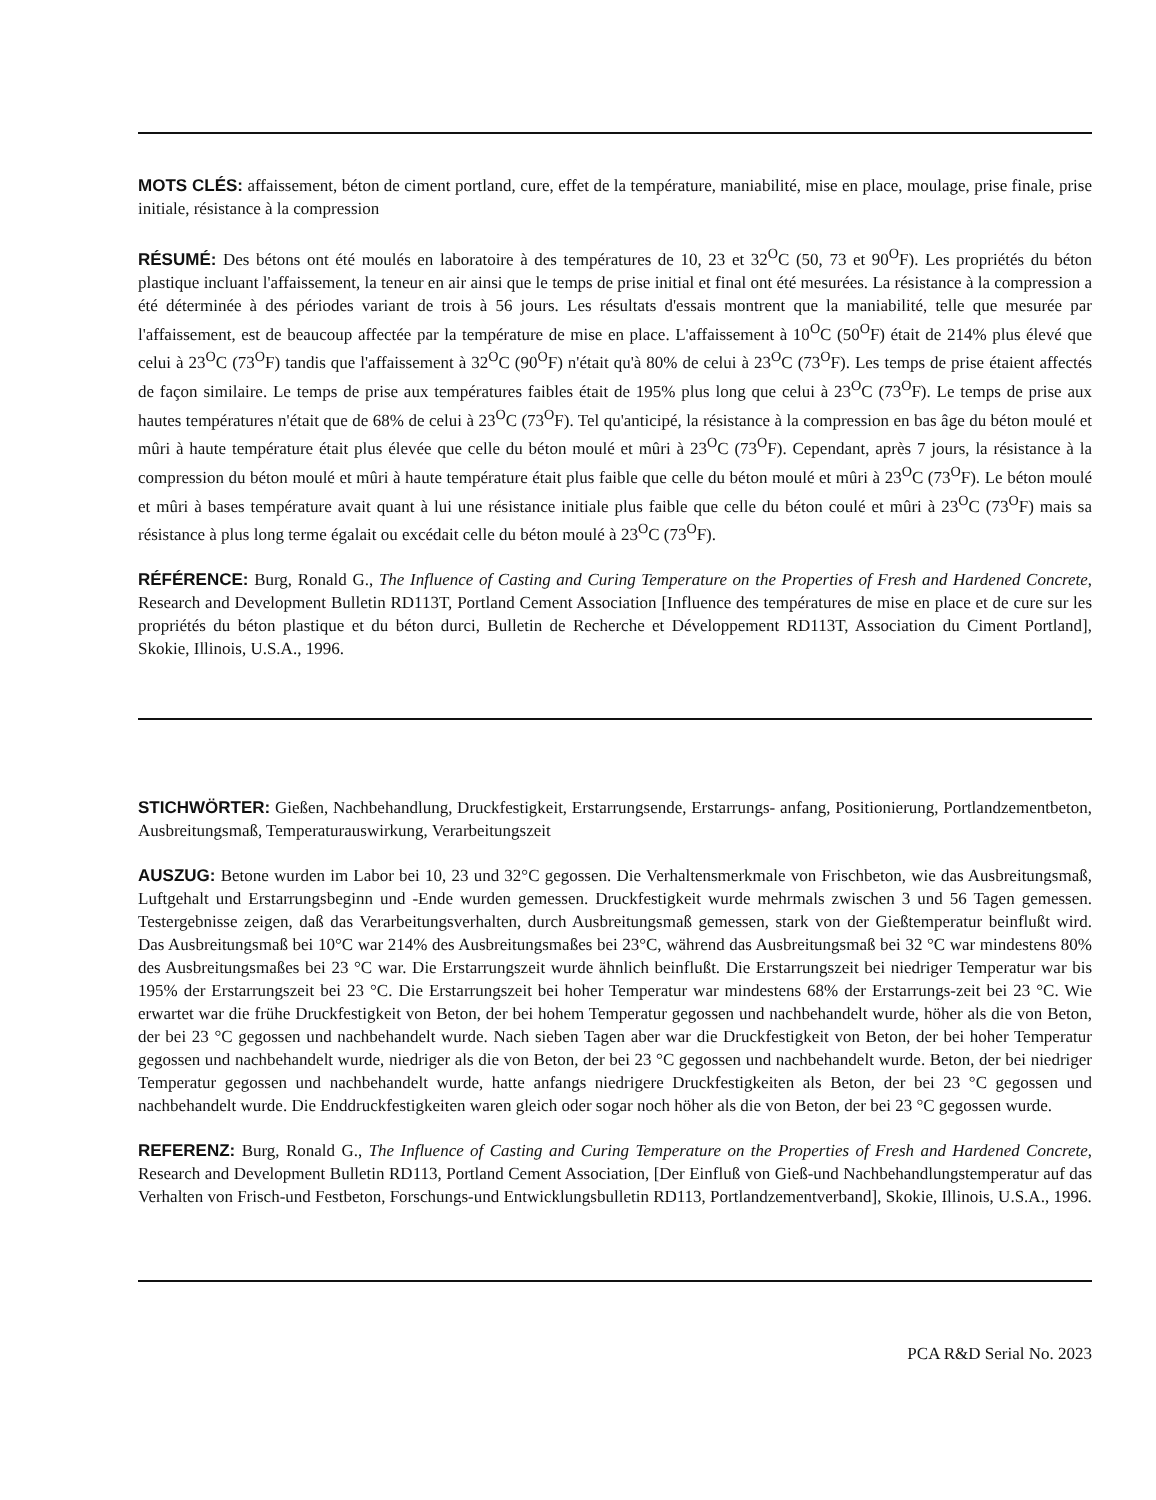MOTS CLÉS: affaissement, béton de ciment portland, cure, effet de la température, maniabilité, mise en place, moulage, prise finale, prise initiale, résistance à la compression
RÉSUMÉ: Des bétons ont été moulés en laboratoire à des températures de 10, 23 et 32<sup>O</sup>C (50, 73 et 90<sup>O</sup>F). Les propriétés du béton plastique incluant l'affaissement, la teneur en air ainsi que le temps de prise initial et final ont été mesurées. La résistance à la compression a été déterminée à des périodes variant de trois à 56 jours. Les résultats d'essais montrent que la maniabilité, telle que mesurée par l'affaissement, est de beaucoup affectée par la température de mise en place. L'affaissement à 10<sup>O</sup>C (50<sup>O</sup>F) était de 214% plus élevé que celui à 23<sup>O</sup>C (73<sup>O</sup>F) tandis que l'affaissement à 32<sup>O</sup>C (90<sup>O</sup>F) n'était qu'à 80% de celui à 23<sup>O</sup>C (73<sup>O</sup>F). Les temps de prise étaient affectés de façon similaire. Le temps de prise aux températures faibles était de 195% plus long que celui à 23<sup>O</sup>C (73<sup>O</sup>F). Le temps de prise aux hautes températures n'était que de 68% de celui à 23<sup>O</sup>C (73<sup>O</sup>F). Tel qu'anticipé, la résistance à la compression en bas âge du béton moulé et mûri à haute température était plus élevée que celle du béton moulé et mûri à 23<sup>O</sup>C (73<sup>O</sup>F). Cependant, après 7 jours, la résistance à la compression du béton moulé et mûri à haute température était plus faible que celle du béton moulé et mûri à 23<sup>O</sup>C (73<sup>O</sup>F). Le béton moulé et mûri à bases température avait quant à lui une résistance initiale plus faible que celle du béton coulé et mûri à 23<sup>O</sup>C (73<sup>O</sup>F) mais sa résistance à plus long terme égalait ou excédait celle du béton moulé à 23<sup>O</sup>C (73<sup>O</sup>F).
RÉFÉRENCE: Burg, Ronald G., The Influence of Casting and Curing Temperature on the Properties of Fresh and Hardened Concrete, Research and Development Bulletin RD113T, Portland Cement Association [Influence des températures de mise en place et de cure sur les propriétés du béton plastique et du béton durci, Bulletin de Recherche et Développement RD113T, Association du Ciment Portland], Skokie, Illinois, U.S.A., 1996.
STICHWÖRTER: Gießen, Nachbehandlung, Druckfestigkeit, Erstarrungsende, Erstarrungs- anfang, Positionierung, Portlandzementbeton, Ausbreitungsmaß, Temperaturauswirkung, Verarbeitungszeit
AUSZUG: Betone wurden im Labor bei 10, 23 und 32°C gegossen. Die Verhaltensmerkmale von Frischbeton, wie das Ausbreitungsmaß, Luftgehalt und Erstarrungsbeginn und -Ende wurden gemessen. Druckfestigkeit wurde mehrmals zwischen 3 und 56 Tagen gemessen. Testergebnisse zeigen, daß das Verarbeitungsverhalten, durch Ausbreitungsmaß gemessen, stark von der Gießtemperatur beinflußt wird. Das Ausbreitungsmaß bei 10°C war 214% des Ausbreitungsmaßes bei 23°C, während das Ausbreitungsmaß bei 32 °C war mindestens 80% des Ausbreitungsmaßes bei 23 °C war. Die Erstarrungszeit wurde ähnlich beinflußt. Die Erstarrungszeit bei niedriger Temperatur war bis 195% der Erstarrungszeit bei 23 °C. Die Erstarrungszeit bei hoher Temperatur war mindestens 68% der Erstarrungs-zeit bei 23 °C. Wie erwartet war die frühe Druckfestigkeit von Beton, der bei hohem Temperatur gegossen und nachbehandelt wurde, höher als die von Beton, der bei 23 °C gegossen und nachbehandelt wurde. Nach sieben Tagen aber war die Druckfestigkeit von Beton, der bei hoher Temperatur gegossen und nachbehandelt wurde, niedriger als die von Beton, der bei 23 °C gegossen und nachbehandelt wurde. Beton, der bei niedriger Temperatur gegossen und nachbehandelt wurde, hatte anfangs niedrigere Druckfestigkeiten als Beton, der bei 23 °C gegossen und nachbehandelt wurde. Die Enddruckfestigkeiten waren gleich oder sogar noch höher als die von Beton, der bei 23 °C gegossen wurde.
REFERENZ: Burg, Ronald G., The Influence of Casting and Curing Temperature on the Properties of Fresh and Hardened Concrete, Research and Development Bulletin RD113, Portland Cement Association, [Der Einfluß von Gieß-und Nachbehandlungstemperatur auf das Verhalten von Frisch-und Festbeton, Forschungs-und Entwicklungsbulletin RD113, Portlandzementverband], Skokie, Illinois, U.S.A., 1996.
PCA R&D Serial No. 2023